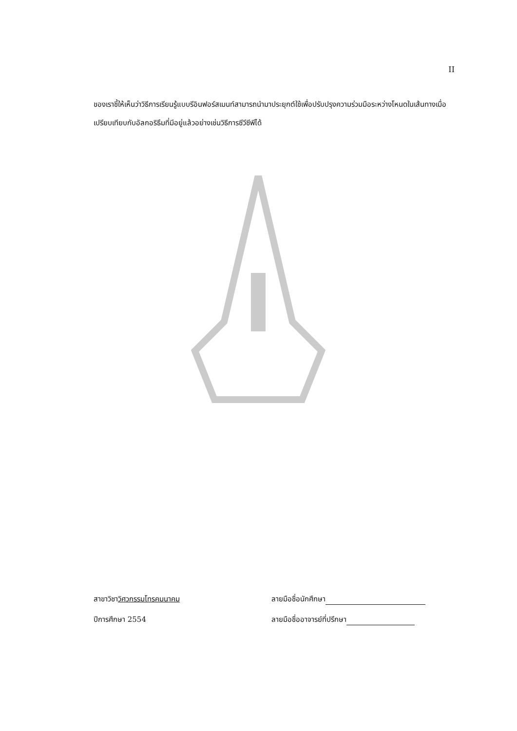II
ของเราชี้ให้เห็นว่าวิธีการเรียนรู้แบบรีอินฟอร์สเมนท์สามารถนำมาประยุกต์ใช้เพื่อปรับปรุงความร่วมมือระหว่างโหนดในเส้นทางเมื่อเปรียบเทียบกับอัลกอริธึมที่มีอยู่แล้วอย่างเช่นวิธีการซีวีซีพีได้
สาขาวิชาวิศวกรรมโทรคมนาคม ลายมือชื่อนักศึกษา
ปีการศึกษา 2554 ลายมือชื่ออาจารย์ที่ปรึกษา